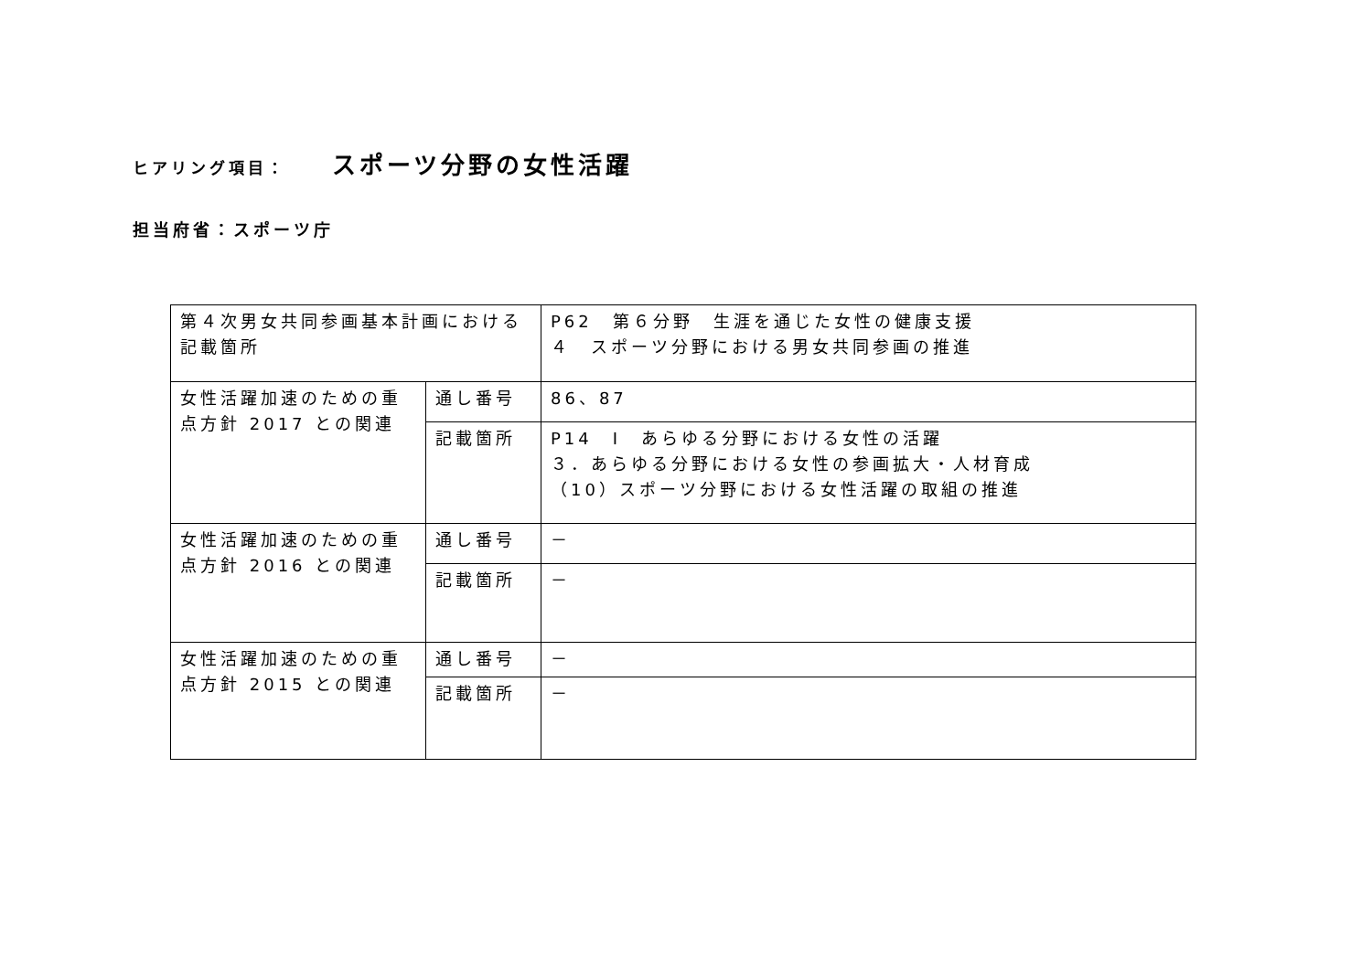ヒアリング項目： スポーツ分野の女性活躍
担当府省：スポーツ庁
| 第４次男女共同参画基本計画における記載箇所 | | P62 第６分野 生涯を通じた女性の健康支援 ４ スポーツ分野における男女共同参画の推進 |
| 女性活躍加速のための重点方針 2017 との関連 | 通し番号 | 86、87 |
| | 記載箇所 | P14 Ⅰ あらゆる分野における女性の活躍 ３．あらゆる分野における女性の参画拡大・人材育成 （10）スポーツ分野における女性活躍の取組の推進 |
| 女性活躍加速のための重点方針 2016 との関連 | 通し番号 | － |
| | 記載箇所 | － |
| 女性活躍加速のための重点方針 2015 との関連 | 通し番号 | － |
| | 記載箇所 | － |